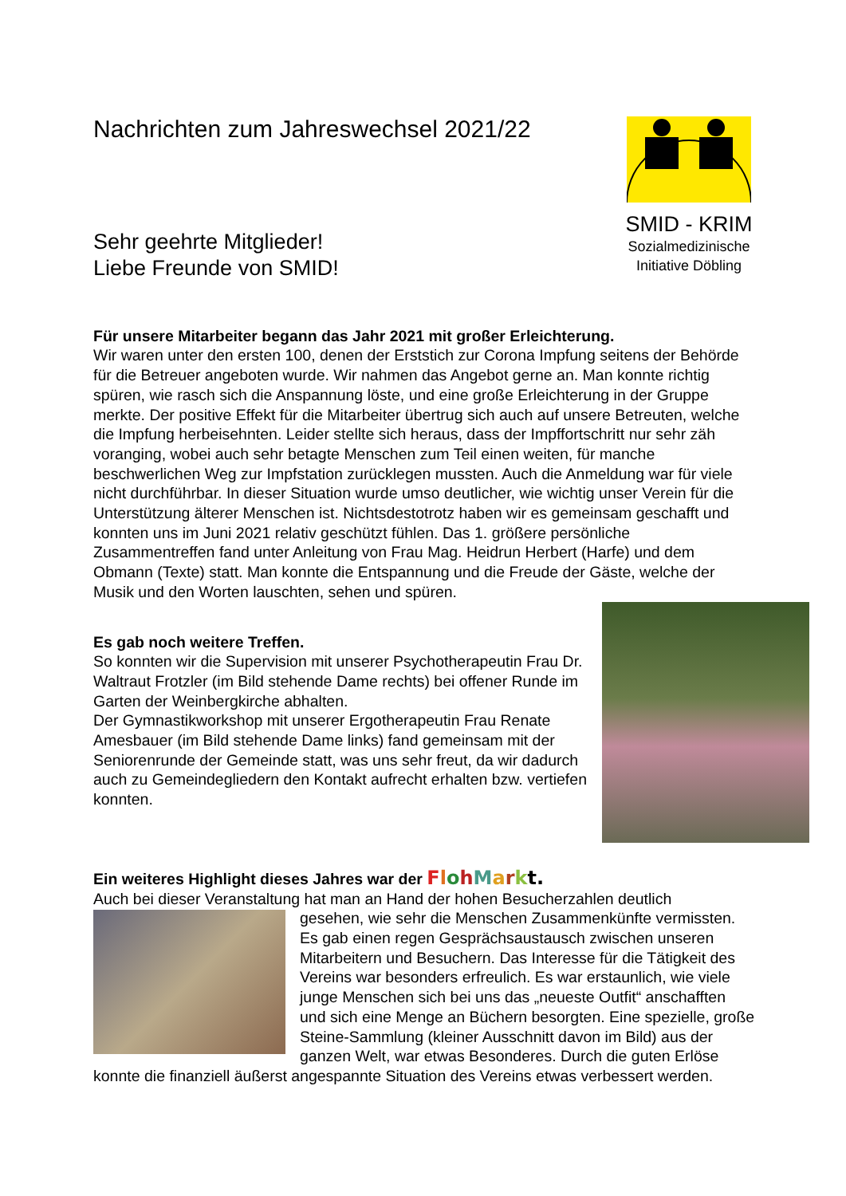SMID - KRIM
Sozialmedizinische
Initiative Döbling
Nachrichten zum Jahreswechsel 2021/22
Sehr geehrte Mitglieder!
Liebe Freunde von SMID!
Für unsere Mitarbeiter begann das Jahr 2021 mit großer Erleichterung.
Wir waren unter den ersten 100, denen der Erststich zur Corona Impfung seitens der Behörde für die Betreuer angeboten wurde. Wir nahmen das Angebot gerne an. Man konnte richtig spüren, wie rasch sich die Anspannung löste, und eine große Erleichterung in der Gruppe merkte. Der positive Effekt für die Mitarbeiter übertrug sich auch auf unsere Betreuten, welche die Impfung herbeisehnten. Leider stellte sich heraus, dass der Impffortschritt nur sehr zäh voranging, wobei auch sehr betagte Menschen zum Teil einen weiten, für manche beschwerlichen Weg zur Impfstation zurücklegen mussten. Auch die Anmeldung war für viele nicht durchführbar. In dieser Situation wurde umso deutlicher, wie wichtig unser Verein für die Unterstützung älterer Menschen ist. Nichtsdestotrotz haben wir es gemeinsam geschafft und konnten uns im Juni 2021 relativ geschützt fühlen. Das 1. größere persönliche Zusammentreffen fand unter Anleitung von Frau Mag. Heidrun Herbert (Harfe) und dem Obmann (Texte) statt. Man konnte die Entspannung und die Freude der Gäste, welche der Musik und den Worten lauschten, sehen und spüren.
Es gab noch weitere Treffen.
So konnten wir die Supervision mit unserer Psychotherapeutin Frau Dr. Waltraut Frotzler (im Bild stehende Dame rechts) bei offener Runde im Garten der Weinbergkirche abhalten.
Der Gymnastikworkshop mit unserer Ergotherapeutin Frau Renate Amesbauer (im Bild stehende Dame links) fand gemeinsam mit der Seniorenrunde der Gemeinde statt, was uns sehr freut, da wir dadurch auch zu Gemeindegliedern den Kontakt aufrecht erhalten bzw. vertiefen konnten.
Ein weiteres Highlight dieses Jahres war der FlohMarkt.
Auch bei dieser Veranstaltung hat man an Hand der hohen Besucherzahlen deutlich
gesehen, wie sehr die Menschen Zusammenkünfte vermissten. Es gab einen regen Gesprächsaustausch zwischen unseren Mitarbeitern und Besuchern. Das Interesse für die Tätigkeit des Vereins war besonders erfreulich. Es war erstaunlich, wie viele junge Menschen sich bei uns das „neueste Outfit“ anschafften und sich eine Menge an Büchern besorgten. Eine spezielle, große Steine-Sammlung (kleiner Ausschnitt davon im Bild) aus der ganzen Welt, war etwas Besonderes. Durch die guten Erlöse konnte die finanziell äußerst angespannte Situation des Vereins etwas verbessert werden.